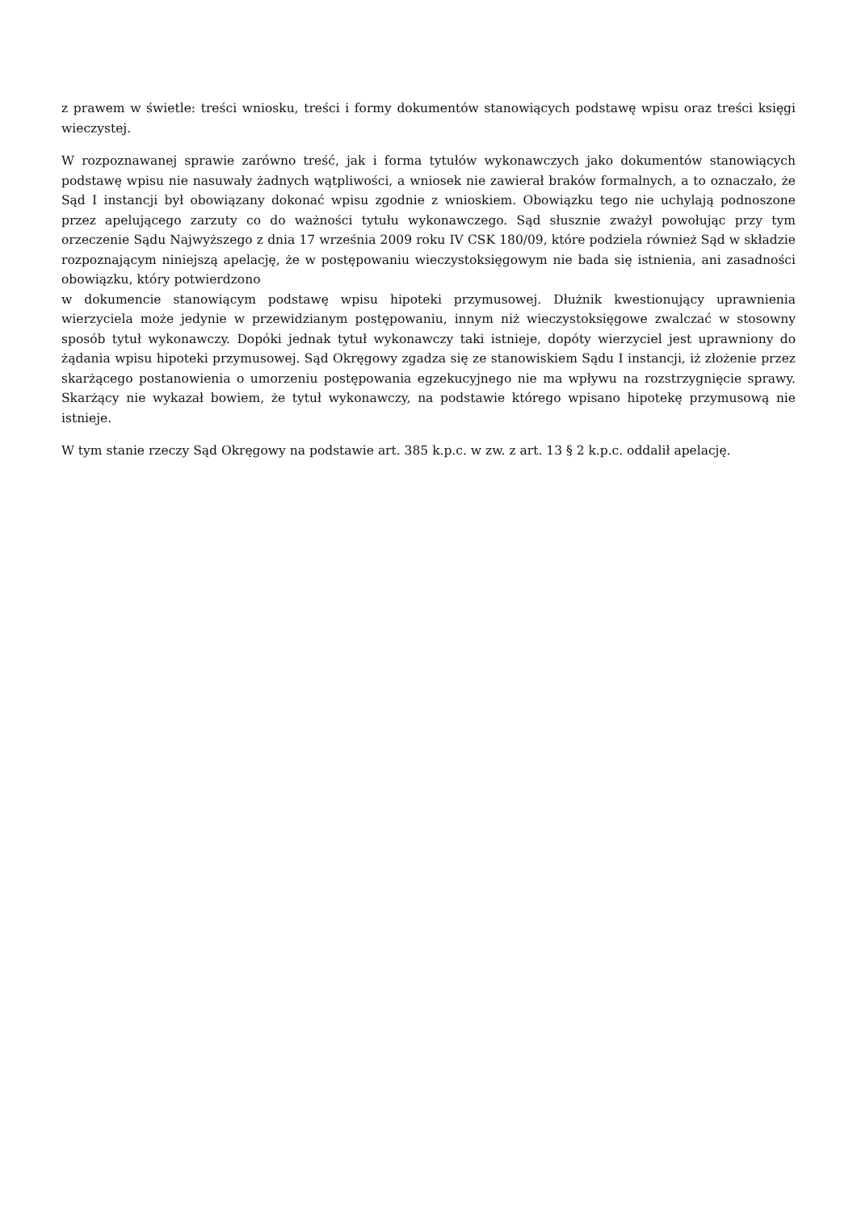z prawem w świetle: treści wniosku, treści i formy dokumentów stanowiących podstawę wpisu oraz treści księgi wieczystej.
W rozpoznawanej sprawie zarówno treść, jak i forma tytułów wykonawczych jako dokumentów stanowiących podstawę wpisu nie nasuwały żadnych wątpliwości, a wniosek nie zawierał braków formalnych, a to oznaczało, że Sąd I instancji był obowiązany dokonać wpisu zgodnie z wnioskiem. Obowiązku tego nie uchylają podnoszone przez apelującego zarzuty co do ważności tytułu wykonawczego. Sąd słusznie zważył powołując przy tym orzeczenie Sądu Najwyższego z dnia 17 września 2009 roku IV CSK 180/09, które podziela również Sąd w składzie rozpoznającym niniejszą apelację, że w postępowaniu wieczystoksięgowym nie bada się istnienia, ani zasadności obowiązku, który potwierdzono
w dokumencie stanowiącym podstawę wpisu hipoteki przymusowej. Dłużnik kwestionujący uprawnienia wierzyciela może jedynie w przewidzianym postępowaniu, innym niż wieczystoksięgowe zwalczać w stosowny sposób tytuł wykonawczy. Dopóki jednak tytuł wykonawczy taki istnieje, dopóty wierzyciel jest uprawniony do żądania wpisu hipoteki przymusowej. Sąd Okręgowy zgadza się ze stanowiskiem Sądu I instancji, iż złożenie przez skarżącego postanowienia o umorzeniu postępowania egzekucyjnego nie ma wpływu na rozstrzygnięcie sprawy. Skarżący nie wykazał bowiem, że tytuł wykonawczy, na podstawie którego wpisano hipotekę przymusową nie istnieje.
W tym stanie rzeczy Sąd Okręgowy na podstawie art. 385 k.p.c. w zw. z art. 13 § 2 k.p.c. oddalił apelację.